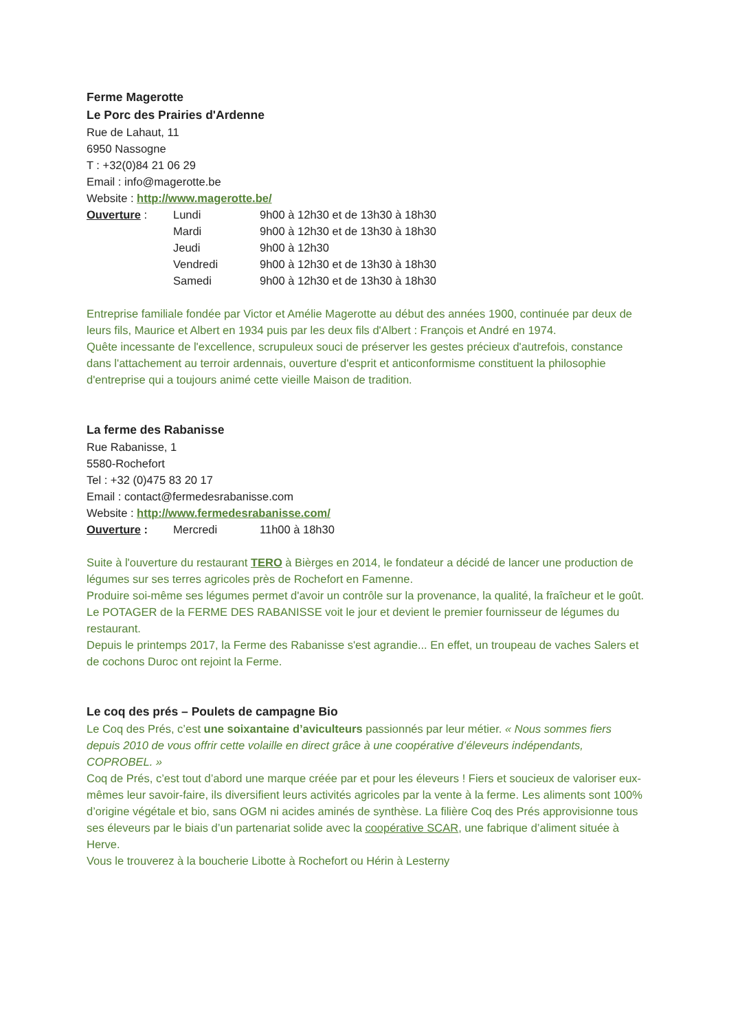Ferme Magerotte
Le Porc des Prairies d'Ardenne
Rue de Lahaut, 11
6950 Nassogne
T : +32(0)84 21 06 29
Email : info@magerotte.be
Website : http://www.magerotte.be/
| Ouverture : | Lundi | 9h00 à 12h30 et de 13h30 à 18h30 |
| | Mardi | 9h00 à 12h30 et de 13h30 à 18h30 |
| | Jeudi | 9h00 à 12h30 |
| | Vendredi | 9h00 à 12h30 et de 13h30 à 18h30 |
| | Samedi | 9h00 à 12h30 et de 13h30 à 18h30 |
Entreprise familiale fondée par Victor et Amélie Magerotte au début des années 1900, continuée par deux de leurs fils, Maurice et Albert en 1934 puis par les deux fils d'Albert : François et André en 1974.
Quête incessante de l'excellence, scrupuleux souci de préserver les gestes précieux d'autrefois, constance dans l'attachement au terroir ardennais, ouverture d'esprit et anticonformisme constituent la philosophie d'entreprise qui a toujours animé cette vieille Maison de tradition.
La ferme des Rabanisse
Rue Rabanisse, 1
5580-Rochefort
Tel : +32 (0)475 83 20 17
Email : contact@fermedesrabanisse.com
Website : http://www.fermedesrabanisse.com/
| Ouverture : | Mercredi | 11h00 à 18h30 |
Suite à l'ouverture du restaurant TERO à Bièrges en 2014, le fondateur a décidé de lancer une production de légumes sur ses terres agricoles près de Rochefort en Famenne.
Produire soi-même ses légumes permet d'avoir un contrôle sur la provenance, la qualité, la fraîcheur et le goût.
Le POTAGER de la FERME DES RABANISSE voit le jour et devient le premier fournisseur de légumes du restaurant.
Depuis le printemps 2017, la Ferme des Rabanisse s'est agrandie... En effet, un troupeau de vaches Salers et de cochons Duroc ont rejoint la Ferme.
Le coq des prés – Poulets de campagne Bio
Le Coq des Prés, c’est une soixantaine d’aviculteurs passionnés par leur métier. « Nous sommes fiers depuis 2010 de vous offrir cette volaille en direct grâce à une coopérative d’éleveurs indépendants, COPROBEL. »
Coq de Prés, c’est tout d’abord une marque créée par et pour les éleveurs ! Fiers et soucieux de valoriser eux-mêmes leur savoir-faire, ils diversifient leurs activités agricoles par la vente à la ferme. Les aliments sont 100% d’origine végétale et bio, sans OGM ni acides aminés de synthèse. La filière Coq des Prés approvisionne tous ses éleveurs par le biais d’un partenariat solide avec la coopérative SCAR, une fabrique d’aliment située à Herve.
Vous le trouverez à la boucherie Libotte à Rochefort ou Hérin à Lesterny